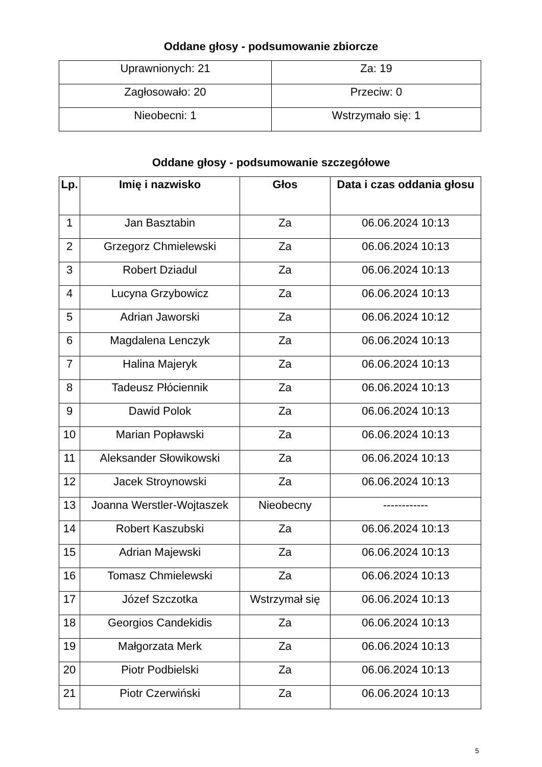Oddane głosy - podsumowanie zbiorcze
| Uprawnionych: 21 | Za: 19 |
| Zagłosowało: 20 | Przeciw: 0 |
| Nieobecni: 1 | Wstrzymało się: 1 |
Oddane głosy - podsumowanie szczegółowe
| Lp. | Imię i nazwisko | Głos | Data i czas oddania głosu |
| --- | --- | --- | --- |
| 1 | Jan Basztabin | Za | 06.06.2024 10:13 |
| 2 | Grzegorz Chmielewski | Za | 06.06.2024 10:13 |
| 3 | Robert Dziadul | Za | 06.06.2024 10:13 |
| 4 | Lucyna Grzybowicz | Za | 06.06.2024 10:13 |
| 5 | Adrian Jaworski | Za | 06.06.2024 10:12 |
| 6 | Magdalena Lenczyk | Za | 06.06.2024 10:13 |
| 7 | Halina Majeryk | Za | 06.06.2024 10:13 |
| 8 | Tadeusz Płóciennik | Za | 06.06.2024 10:13 |
| 9 | Dawid Polok | Za | 06.06.2024 10:13 |
| 10 | Marian Popławski | Za | 06.06.2024 10:13 |
| 11 | Aleksander Słowikowski | Za | 06.06.2024 10:13 |
| 12 | Jacek Stroynowski | Za | 06.06.2024 10:13 |
| 13 | Joanna Werstler-Wojtaszek | Nieobecny | ------------ |
| 14 | Robert Kaszubski | Za | 06.06.2024 10:13 |
| 15 | Adrian Majewski | Za | 06.06.2024 10:13 |
| 16 | Tomasz Chmielewski | Za | 06.06.2024 10:13 |
| 17 | Józef Szczotka | Wstrzymał się | 06.06.2024 10:13 |
| 18 | Georgios Candekidis | Za | 06.06.2024 10:13 |
| 19 | Małgorzata Merk | Za | 06.06.2024 10:13 |
| 20 | Piotr Podbielski | Za | 06.06.2024 10:13 |
| 21 | Piotr Czerwiński | Za | 06.06.2024 10:13 |
5